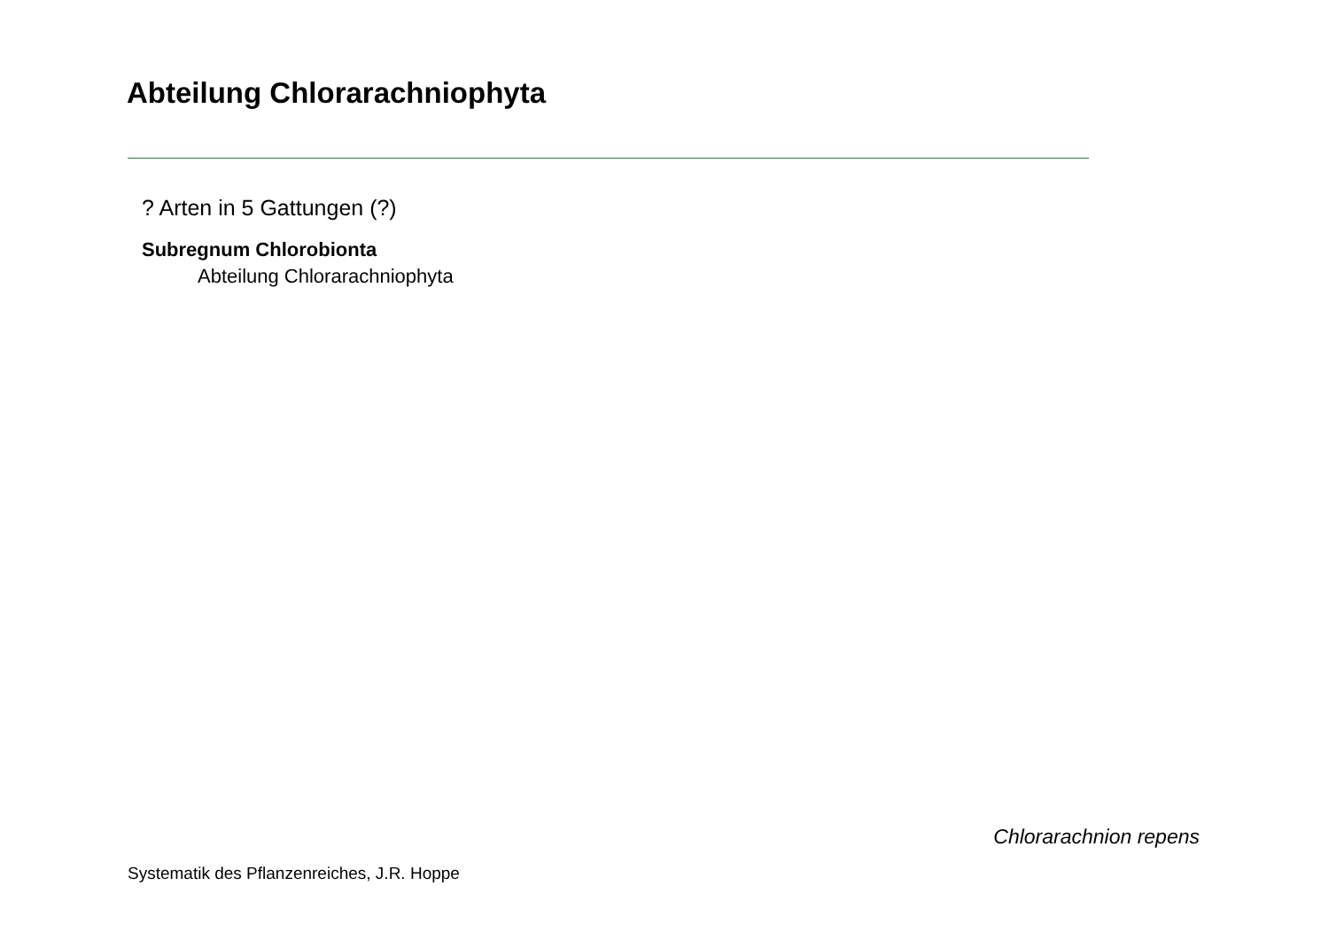Abteilung Chlorarachniophyta
? Arten in 5 Gattungen (?)
Subregnum Chlorobionta
Abteilung Chlorarachniophyta
Chlorarachnion repens
Systematik des Pflanzenreiches, J.R. Hoppe